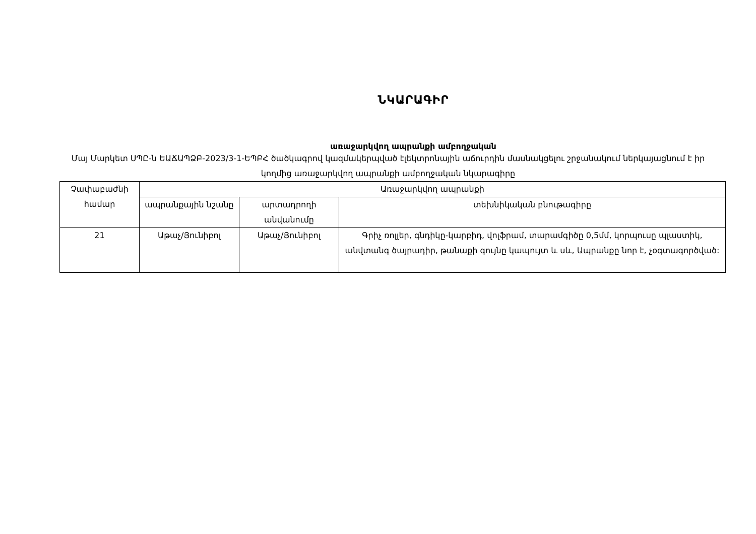ՆԿԱՐԱԳԻՐ
առաջարկվող ապրանքի ամբողջական
Մայ Մարկետ ՍՊԸ-ն ԵԱՃԱՊՁԲ-2023/3-1-ԵՊԲՀ ծածկագրով կազմակերպված էլեկտրոնային աճուրդին մասնակցելու շրջանակում ներկայացնում է իր կողմից առաջարկվող ապրանքի ամբողջական նկարագիրը
| Չափաբաժնի համար | Առաջարկվող ապրանքի | | |
| --- | --- | --- | --- |
| | ապրանքային նշանը | արտադրողի անվանումը | տեխնիկական բնութագիրը |
| 21 | Աթաչ/Յունիբոլ | Աթաչ/Յունիբոլ | Գրիչ ռոլլեր, գնդիկը-կարբիդ, վոլֆրամ, տարամգիծը 0,5մմ, կորպուսը պլաստիկ, անվտանգ ծայրադիր, թանաքի գույնը կապույտ և սև, Ապրանքը նոր է, չօգտագործված: |